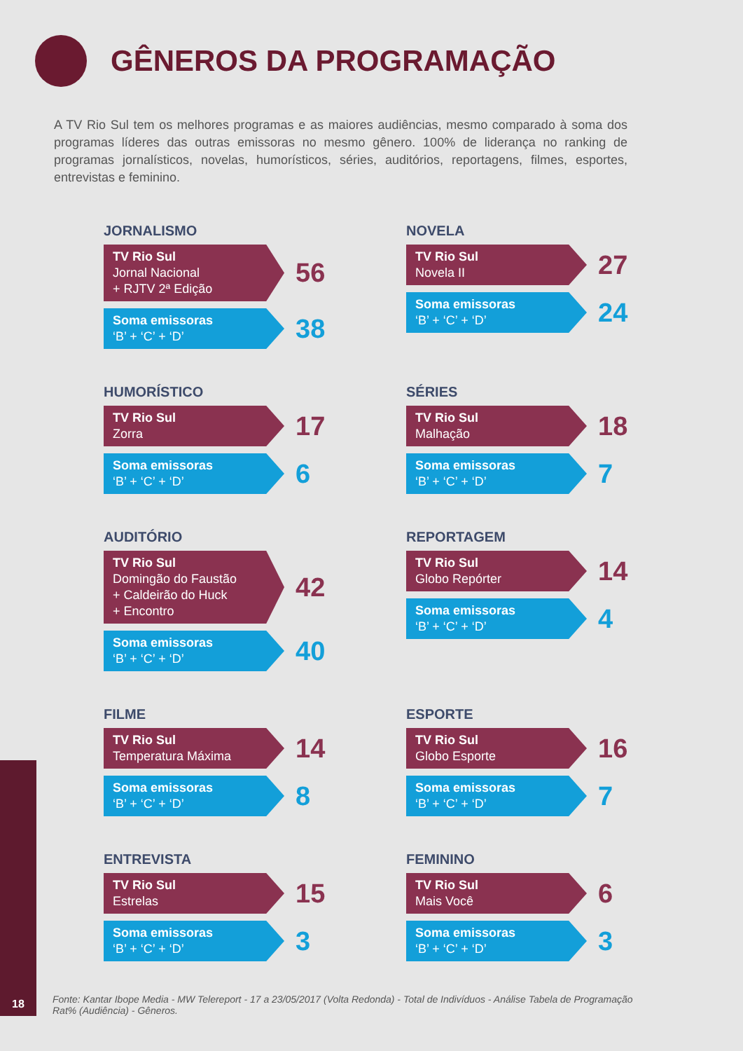GÊNEROS DA PROGRAMAÇÃO
A TV Rio Sul tem os melhores programas e as maiores audiências, mesmo comparado à soma dos programas líderes das outras emissoras no mesmo gênero. 100% de liderança no ranking de programas jornalísticos, novelas, humorísticos, séries, auditórios, reportagens, filmes, esportes, entrevistas e feminino.
JORNALISMO
TV Rio Sul
Jornal Nacional
+ RJTV 2ª Edição
56
Soma emissoras
‘B’ + ‘C’ + ‘D’
38
NOVELA
TV Rio Sul
Novela II
27
Soma emissoras
‘B’ + ‘C’ + ‘D’
24
HUMORÍSTICO
TV Rio Sul
Zorra
17
Soma emissoras
‘B’ + ‘C’ + ‘D’
6
SÉRIES
TV Rio Sul
Malhação
18
Soma emissoras
‘B’ + ‘C’ + ‘D’
7
AUDITÓRIO
TV Rio Sul
Domingão do Faustão
+ Caldeirão do Huck
+ Encontro
42
Soma emissoras
‘B’ + ‘C’ + ‘D’
40
REPORTAGEM
TV Rio Sul
Globo Repórter
14
Soma emissoras
‘B’ + ‘C’ + ‘D’
4
FILME
TV Rio Sul
Temperatura Máxima
14
Soma emissoras
‘B’ + ‘C’ + ‘D’
8
ESPORTE
TV Rio Sul
Globo Esporte
16
Soma emissoras
‘B’ + ‘C’ + ‘D’
7
ENTREVISTA
TV Rio Sul
Estrelas
15
Soma emissoras
‘B’ + ‘C’ + ‘D’
3
FEMININO
TV Rio Sul
Mais Você
6
Soma emissoras
‘B’ + ‘C’ + ‘D’
3
18
Fonte: Kantar Ibope Media - MW Telereport - 17 a 23/05/2017 (Volta Redonda) - Total de Indivíduos - Análise Tabela de Programação Rat% (Audiência) - Gêneros.